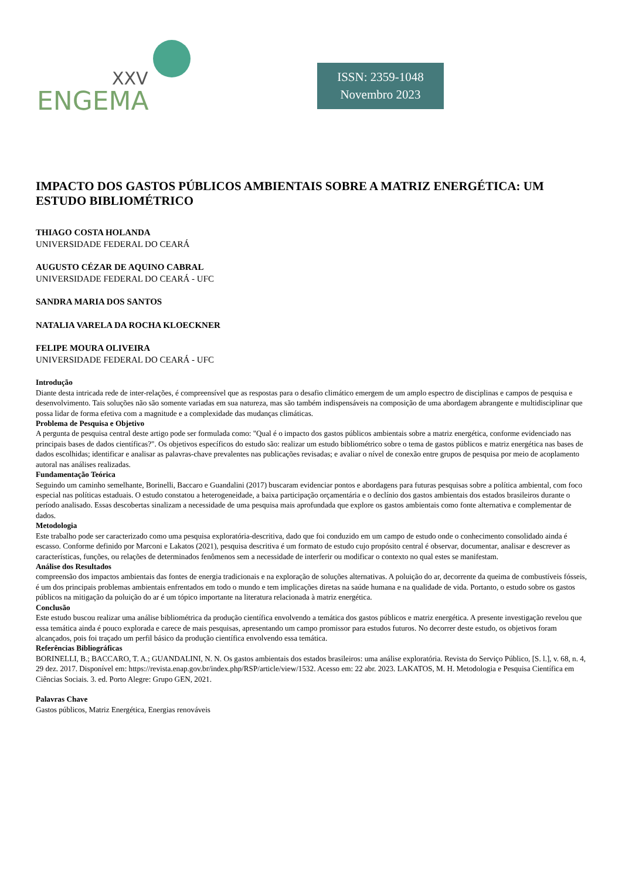XXV
ENGEMA
ISSN: 2359-1048
Novembro 2023
IMPACTO DOS GASTOS PÚBLICOS AMBIENTAIS SOBRE A MATRIZ ENERGÉTICA: UM ESTUDO BIBLIOMÉTRICO
THIAGO COSTA HOLANDA
UNIVERSIDADE FEDERAL DO CEARÁ
AUGUSTO CÉZAR DE AQUINO CABRAL
UNIVERSIDADE FEDERAL DO CEARÁ - UFC
SANDRA MARIA DOS SANTOS
NATALIA VARELA DA ROCHA KLOECKNER
FELIPE MOURA OLIVEIRA
UNIVERSIDADE FEDERAL DO CEARÁ - UFC
Introdução
Diante desta intricada rede de inter-relações, é compreensível que as respostas para o desafio climático emergem de um amplo espectro de disciplinas e campos de pesquisa e desenvolvimento. Tais soluções não são somente variadas em sua natureza, mas são também indispensáveis na composição de uma abordagem abrangente e multidisciplinar que possa lidar de forma efetiva com a magnitude e a complexidade das mudanças climáticas.
Problema de Pesquisa e Objetivo
A pergunta de pesquisa central deste artigo pode ser formulada como: "Qual é o impacto dos gastos públicos ambientais sobre a matriz energética, conforme evidenciado nas principais bases de dados científicas?". Os objetivos específicos do estudo são: realizar um estudo bibliométrico sobre o tema de gastos públicos e matriz energética nas bases de dados escolhidas; identificar e analisar as palavras-chave prevalentes nas publicações revisadas; e avaliar o nível de conexão entre grupos de pesquisa por meio de acoplamento autoral nas análises realizadas.
Fundamentação Teórica
Seguindo um caminho semelhante, Borinelli, Baccaro e Guandalini (2017) buscaram evidenciar pontos e abordagens para futuras pesquisas sobre a política ambiental, com foco especial nas políticas estaduais. O estudo constatou a heterogeneidade, a baixa participação orçamentária e o declínio dos gastos ambientais dos estados brasileiros durante o período analisado. Essas descobertas sinalizam a necessidade de uma pesquisa mais aprofundada que explore os gastos ambientais como fonte alternativa e complementar de dados.
Metodologia
Este trabalho pode ser caracterizado como uma pesquisa exploratória-descritiva, dado que foi conduzido em um campo de estudo onde o conhecimento consolidado ainda é escasso. Conforme definido por Marconi e Lakatos (2021), pesquisa descritiva é um formato de estudo cujo propósito central é observar, documentar, analisar e descrever as características, funções, ou relações de determinados fenômenos sem a necessidade de interferir ou modificar o contexto no qual estes se manifestam.
Análise dos Resultados
compreensão dos impactos ambientais das fontes de energia tradicionais e na exploração de soluções alternativas. A poluição do ar, decorrente da queima de combustíveis fósseis, é um dos principais problemas ambientais enfrentados em todo o mundo e tem implicações diretas na saúde humana e na qualidade de vida. Portanto, o estudo sobre os gastos públicos na mitigação da poluição do ar é um tópico importante na literatura relacionada à matriz energética.
Conclusão
Este estudo buscou realizar uma análise bibliométrica da produção científica envolvendo a temática dos gastos públicos e matriz energética. A presente investigação revelou que essa temática ainda é pouco explorada e carece de mais pesquisas, apresentando um campo promissor para estudos futuros. No decorrer deste estudo, os objetivos foram alcançados, pois foi traçado um perfil básico da produção científica envolvendo essa temática.
Referências Bibliográficas
BORINELLI, B.; BACCARO, T. A.; GUANDALINI, N. N. Os gastos ambientais dos estados brasileiros: uma análise exploratória. Revista do Serviço Público, [S. l.], v. 68, n. 4, 29 dez. 2017. Disponível em: https://revista.enap.gov.br/index.php/RSP/article/view/1532. Acesso em: 22 abr. 2023. LAKATOS, M. H. Metodologia e Pesquisa Científica em Ciências Sociais. 3. ed. Porto Alegre: Grupo GEN, 2021.
Palavras Chave
Gastos públicos, Matriz Energética, Energias renováveis